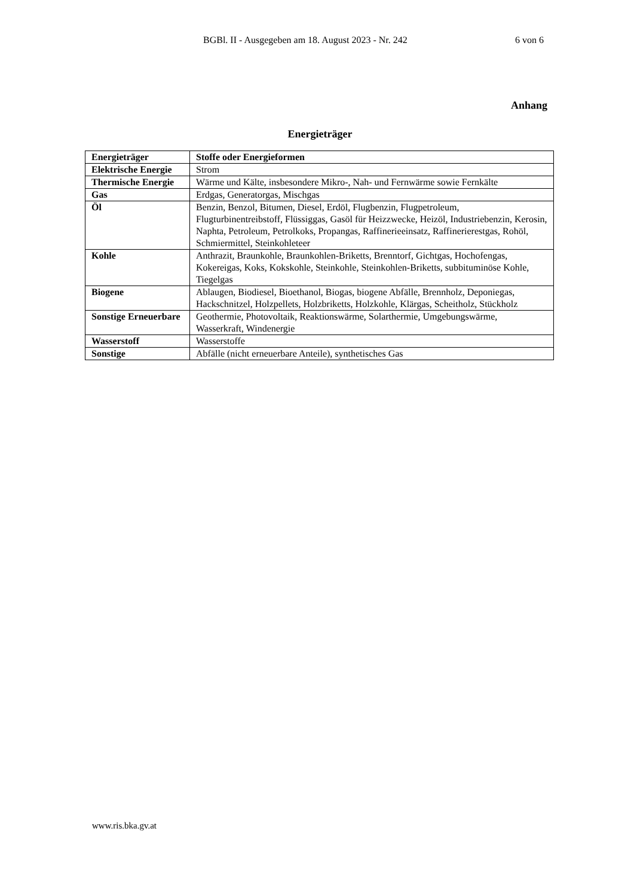BGBl. II - Ausgegeben am 18. August 2023 - Nr. 242 6 von 6
Anhang
Energieträger
| Energieträger | Stoffe oder Energieformen |
| Elektrische Energie | Strom |
| Thermische Energie | Wärme und Kälte, insbesondere Mikro-, Nah- und Fernwärme sowie Fernkälte |
| Gas | Erdgas, Generatorgas, Mischgas |
| Öl | Benzin, Benzol, Bitumen, Diesel, Erdöl, Flugbenzin, Flugpetroleum, Flugturbinentreibstoff, Flüssiggas, Gasöl für Heizzwecke, Heizöl, Industriebenzin, Kerosin, Naphta, Petroleum, Petrolkoks, Propangas, Raffinerieeinsatz, Raffinerierestgas, Rohöl, Schmiermittel, Steinkohleteer |
| Kohle | Anthrazit, Braunkohle, Braunkohlen-Briketts, Brenntorf, Gichtgas, Hochofengas, Kokereigas, Koks, Kokskohle, Steinkohle, Steinkohlen-Briketts, subbituminöse Kohle, Tiegelgas |
| Biogene | Ablaugen, Biodiesel, Bioethanol, Biogas, biogene Abfälle, Brennholz, Deponiegas, Hackschnitzel, Holzpellets, Holzbriketts, Holzkohle, Klärgas, Scheitholz, Stückholz |
| Sonstige Erneuerbare | Geothermie, Photovoltaik, Reaktionswärme, Solarthermie, Umgebungswärme, Wasserkraft, Windenergie |
| Wasserstoff | Wasserstoffe |
| Sonstige | Abfälle (nicht erneuerbare Anteile), synthetisches Gas |
www.ris.bka.gv.at